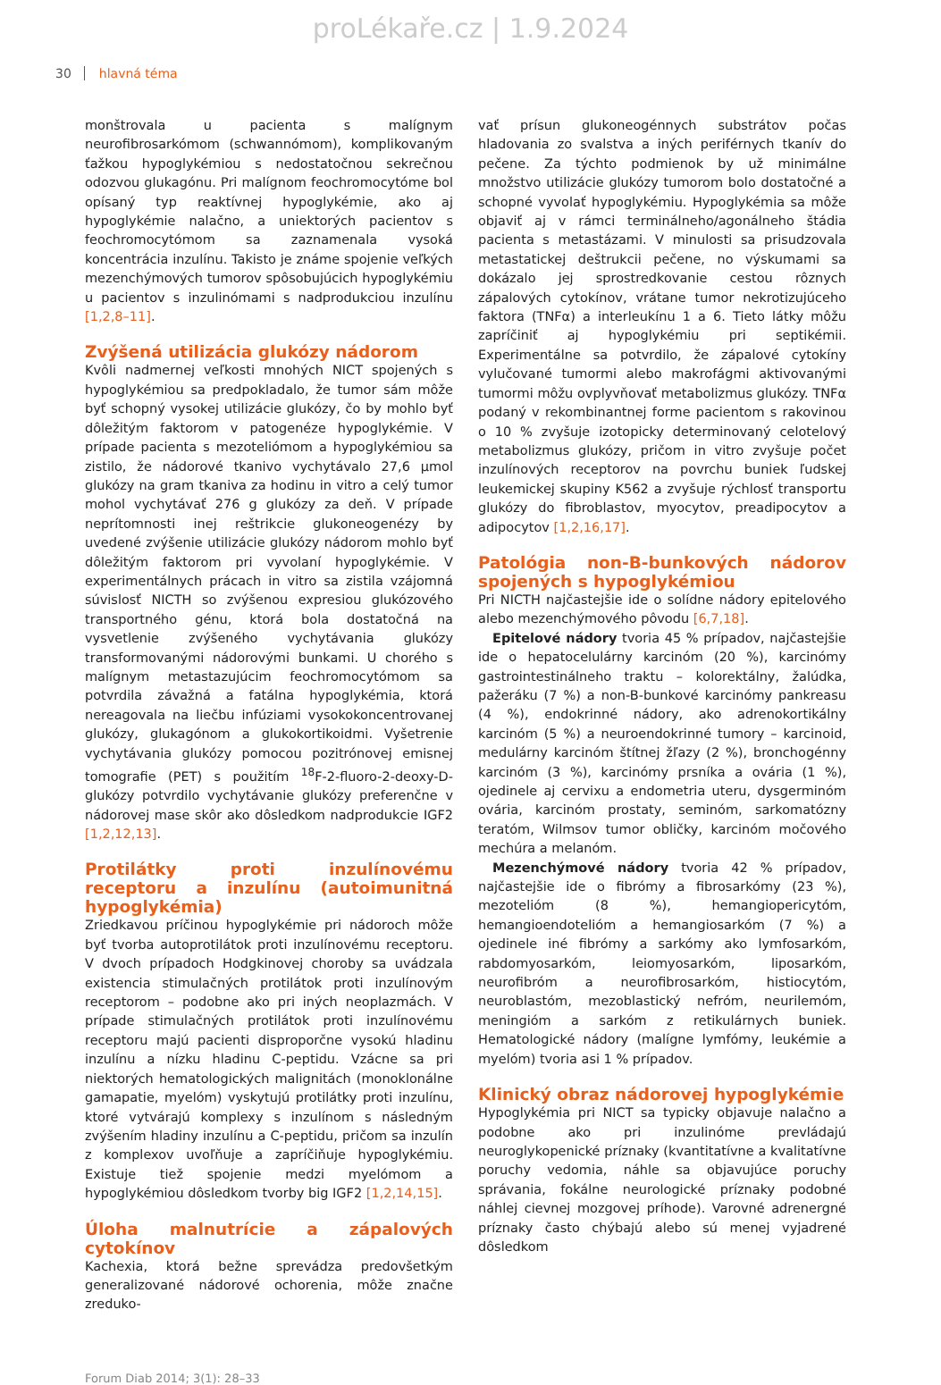proLékaře.cz | 1.9.2024
30 hlavná téma
monštrovala u pacienta s malígnym neurofibrosarkómom (schwannómom), komplikovaným ťažkou hypoglykémiou s nedostatočnou sekrečnou odozvou glukagónu. Pri malígnom feochromocytóme bol opísaný typ reaktívnej hypoglykémie, ako aj hypoglykémie nalačno, a uniektorých pacientov s feochromocytómom sa zaznamenala vysoká koncentrácia inzulínu. Takisto je známe spojenie veľkých mezenchýmových tumorov spôsobujúcich hypoglykémiu u pacientov s inzulinómami s nadprodukciou inzulínu [1,2,8–11].
Zvýšená utilizácia glukózy nádorom
Kvôli nadmernej veľkosti mnohých NICT spojených s hypoglykémiou sa predpokladalo, že tumor sám môže byť schopný vysokej utilizácie glukózy, čo by mohlo byť dôležitým faktorom v patogenéze hypoglykémie. V prípade pacienta s mezoteliómom a hypoglykémiou sa zistilo, že nádorové tkanivo vychytávalo 27,6 µmol glukózy na gram tkaniva za hodinu in vitro a celý tumor mohol vychytávať 276 g glukózy za deň. V prípade neprítomnosti inej reštrikcie glukoneogenézy by uvedené zvýšenie utilizácie glukózy nádorom mohlo byť dôležitým faktorom pri vyvolaní hypoglykémie. V experimentálnych prácach in vitro sa zistila vzájomná súvislosť NICTH so zvýšenou expresiou glukózového transportného génu, ktorá bola dostatočná na vysvetlenie zvýšeného vychytávania glukózy transformovanými nádorovými bunkami. U chorého s malígnym metastazujúcim feochromocytómom sa potvrdila závažná a fatálna hypoglykémia, ktorá nereagovala na liečbu infúziami vysokokoncentrovanej glukózy, glukagónom a glukokortikoidmi. Vyšetrenie vychytávania glukózy pomocou pozitrónovej emisnej tomografie (PET) s použitím <sup>18</sup>F-2-fluoro-2-deoxy-D-glukózy potvrdilo vychytávanie glukózy preferenčne v nádorovej mase skôr ako dôsledkom nadprodukcie IGF2 [1,2,12,13].
Protilátky proti inzulínovému receptoru a inzulínu (autoimunitná hypoglykémia)
Zriedkavou príčinou hypoglykémie pri nádoroch môže byť tvorba autoprotilátok proti inzulínovému receptoru. V dvoch prípadoch Hodgkinovej choroby sa uvádzala existencia stimulačných protilátok proti inzulínovým receptorom – podobne ako pri iných neoplazmách. V prípade stimulačných protilátok proti inzulínovému receptoru majú pacienti disproporčne vysokú hladinu inzulínu a nízku hladinu C-peptidu. Vzácne sa pri niektorých hematologických malignitách (monoklonálne gamapatie, myelóm) vyskytujú protilátky proti inzulínu, ktoré vytvárajú komplexy s inzulínom s následným zvýšením hladiny inzulínu a C-peptidu, pričom sa inzulín z komplexov uvoľňuje a zapríčiňuje hypoglykémiu. Existuje tiež spojenie medzi myelómom a hypoglykémiou dôsledkom tvorby big IGF2 [1,2,14,15].
Úloha malnutrície a zápalových cytokínov
Kachexia, ktorá bežne sprevádza predovšetkým generalizované nádorové ochorenia, môže značne zreduko-
vať prísun glukoneogénnych substrátov počas hladovania zo svalstva a iných periférnych tkanív do pečene. Za týchto podmienok by už minimálne množstvo utilizácie glukózy tumorom bolo dostatočné a schopné vyvolať hypoglykémiu. Hypoglykémia sa môže objaviť aj v rámci terminálneho/agonálneho štádia pacienta s metastázami. V minulosti sa prisudzovala metastatickej deštrukcii pečene, no výskumami sa dokázalo jej sprostredkovanie cestou rôznych zápalových cytokínov, vrátane tumor nekrotizujúceho faktora (TNFα) a interleukínu 1 a 6. Tieto látky môžu zapríčiniť aj hypoglykémiu pri septikémii. Experimentálne sa potvrdilo, že zápalové cytokíny vylučované tumormi alebo makrofágmi aktivovanými tumormi môžu ovplyvňovať metabolizmus glukózy. TNFα podaný v rekombinantnej forme pacientom s rakovinou o 10 % zvyšuje izotopicky determinovaný celotelový metabolizmus glukózy, pričom in vitro zvyšuje počet inzulínových receptorov na povrchu buniek ľudskej leukemickej skupiny K562 a zvyšuje rýchlosť transportu glukózy do fibroblastov, myocytov, preadipocytov a adipocytov [1,2,16,17].
Patológia non-B-bunkových nádorov spojených s hypoglykémiou
Pri NICTH najčastejšie ide o solídne nádory epitelového alebo mezenchýmového pôvodu [6,7,18].
Epitelové nádory tvoria 45 % prípadov, najčastejšie ide o hepatocelulárny karcinóm (20 %), karcinómy gastrointestinálneho traktu – kolorektálny, žalúdka, pažeráku (7 %) a non-B-bunkové karcinómy pankreasu (4 %), endokrinné nádory, ako adrenokortikálny karcinóm (5 %) a neuroendokrinné tumory – karcinoid, medulárny karcinóm štítnej žľazy (2 %), bronchogénny karcinóm (3 %), karcinómy prsníka a ovária (1 %), ojedinele aj cervixu a endometria uteru, dysgerminóm ovária, karcinóm prostaty, seminóm, sarkomatózny teratóm, Wilmsov tumor obličky, karcinóm močového mechúra a melanóm.
Mezenchýmové nádory tvoria 42 % prípadov, najčastejšie ide o fibrómy a fibrosarkómy (23 %), mezotelióm (8 %), hemangiopericytóm, hemangioendotelióm a hemangiosarkóm (7 %) a ojedinele iné fibrómy a sarkómy ako lymfosarkóm, rabdomyosarkóm, leiomyosarkóm, liposarkóm, neurofibróm a neurofibrosarkóm, histiocytóm, neuroblastóm, mezoblastický nefróm, neurilemóm, meningióm a sarkóm z retikulárnych buniek. Hematologické nádory (malígne lymfómy, leukémie a myelóm) tvoria asi 1 % prípadov.
Klinický obraz nádorovej hypoglykémie
Hypoglykémia pri NICT sa typicky objavuje nalačno a podobne ako pri inzulinóme prevládajú neuroglykopenické príznaky (kvantitatívne a kvalitatívne poruchy vedomia, náhle sa objavujúce poruchy správania, fokálne neurologické príznaky podobné náhlej cievnej mozgovej príhode). Varovné adrenergné príznaky často chýbajú alebo sú menej vyjadrené dôsledkom
Forum Diab 2014; 3(1): 28–33